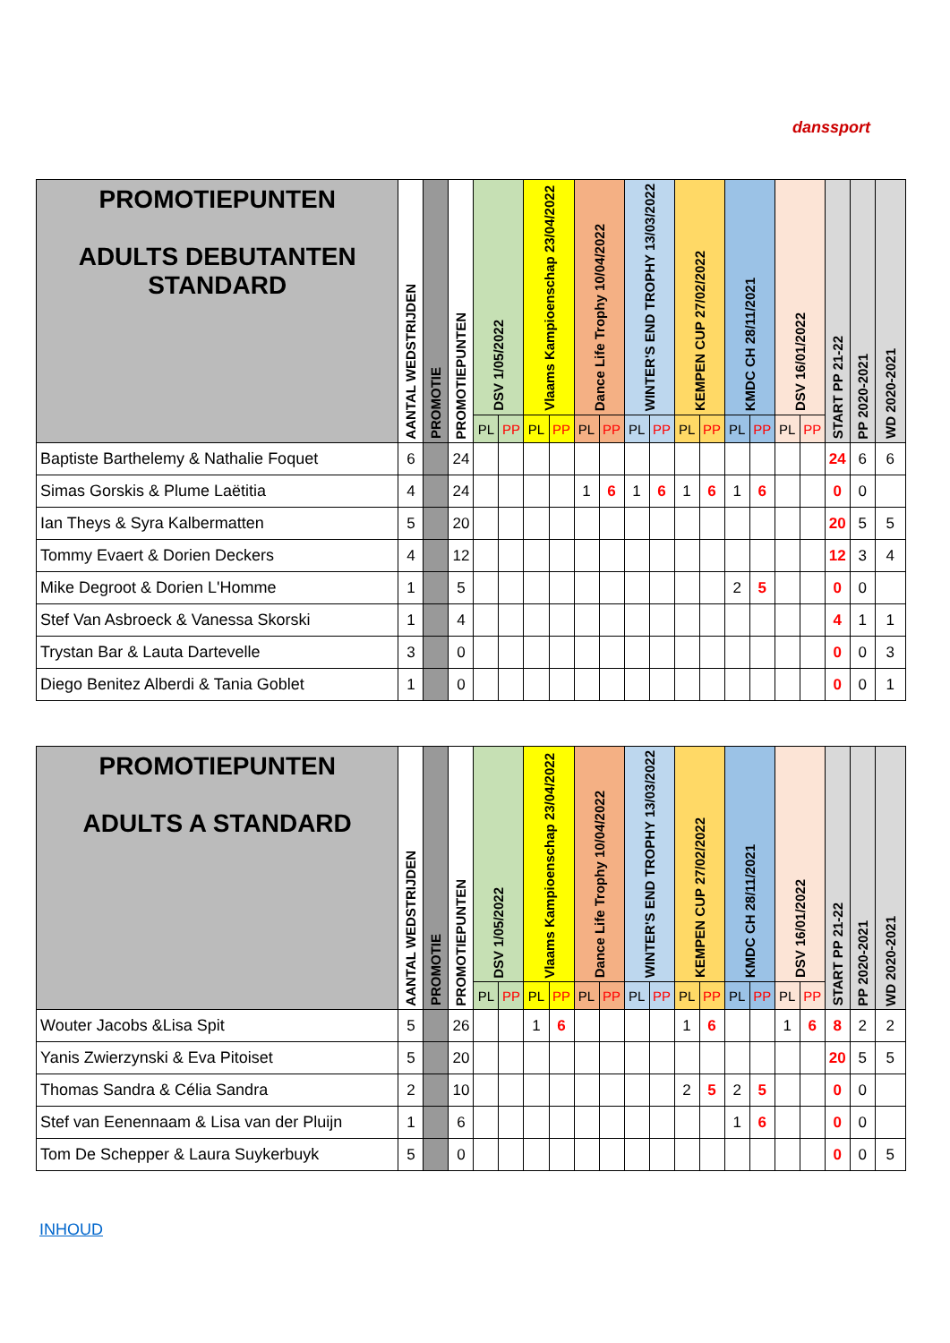danssport
| PROMOTIEPUNTEN ADULTS DEBUTANTEN STANDARD | AANTAL WEDSTRIJDEN | PROMOTIE | PROMOTIEPUNTEN | DSV 1/05/2022 | | Vlaams Kampioenschap 23/04/2022 | | Dance Life Trophy 10/04/2022 | | WINTER'S END TROPHY 13/03/2022 | | KEMPEN CUP 27/02/2022 | | KMDC CH 28/11/2021 | | DSV 16/01/2022 | | START PP 21-22 | PP 2020-2021 | WD 2020-2021 |
| --- | --- | --- | --- | --- | --- | --- | --- | --- | --- | --- | --- | --- | --- | --- | --- | --- | --- | --- | --- | --- |
| | | | | PL | PP | PL | PP | PL | PP | PL | PP | PL | PP | PL | PP | PL | PP | | | |
| Baptiste Barthelemy & Nathalie Foquet | 6 | | 24 | | | | | | | | | | | | | | | 24 | 6 | 6 |
| Simas Gorskis & Plume Laëtitia | 4 | | 24 | | | | | 1 | 6 | 1 | 6 | 1 | 6 | 1 | 6 | | | 0 | 0 | |
| Ian Theys & Syra Kalbermatten | 5 | | 20 | | | | | | | | | | | | | | | 20 | 5 | 5 |
| Tommy Evaert & Dorien Deckers | 4 | | 12 | | | | | | | | | | | | | | | 12 | 3 | 4 |
| Mike Degroot & Dorien L'Homme | 1 | | 5 | | | | | | | | | | | 2 | 5 | | | 0 | 0 | |
| Stef Van Asbroeck & Vanessa Skorski | 1 | | 4 | | | | | | | | | | | | | | | 4 | 1 | 1 |
| Trystan Bar & Lauta Dartevelle | 3 | | 0 | | | | | | | | | | | | | | | 0 | 0 | 3 |
| Diego Benitez Alberdi & Tania Goblet | 1 | | 0 | | | | | | | | | | | | | | | 0 | 0 | 1 |
| PROMOTIEPUNTEN ADULTS A STANDARD | AANTAL WEDSTRIJDEN | PROMOTIE | PROMOTIEPUNTEN | DSV 1/05/2022 | | Vlaams Kampioenschap 23/04/2022 | | Dance Life Trophy 10/04/2022 | | WINTER'S END TROPHY 13/03/2022 | | KEMPEN CUP 27/02/2022 | | KMDC CH 28/11/2021 | | DSV 16/01/2022 | | START PP 21-22 | PP 2020-2021 | WD 2020-2021 |
| --- | --- | --- | --- | --- | --- | --- | --- | --- | --- | --- | --- | --- | --- | --- | --- | --- | --- | --- | --- | --- |
| | | | | PL | PP | PL | PP | PL | PP | PL | PP | PL | PP | PL | PP | PL | PP | | | |
| Wouter Jacobs &Lisa Spit | 5 | | 26 | | | 1 | 6 | | | | | 1 | 6 | | | 1 | 6 | 8 | 2 | 2 |
| Yanis Zwierzynski & Eva Pitoiset | 5 | | 20 | | | | | | | | | | | | | | | 20 | 5 | 5 |
| Thomas Sandra & Célia Sandra | 2 | | 10 | | | | | | | | | 2 | 5 | 2 | 5 | | | 0 | 0 | |
| Stef van Eenennaam & Lisa van der Pluijn | 1 | | 6 | | | | | | | | | | | 1 | 6 | | | 0 | 0 | |
| Tom De Schepper & Laura Suykerbuyk | 5 | | 0 | | | | | | | | | | | | | | | 0 | 0 | 5 |
INHOUD